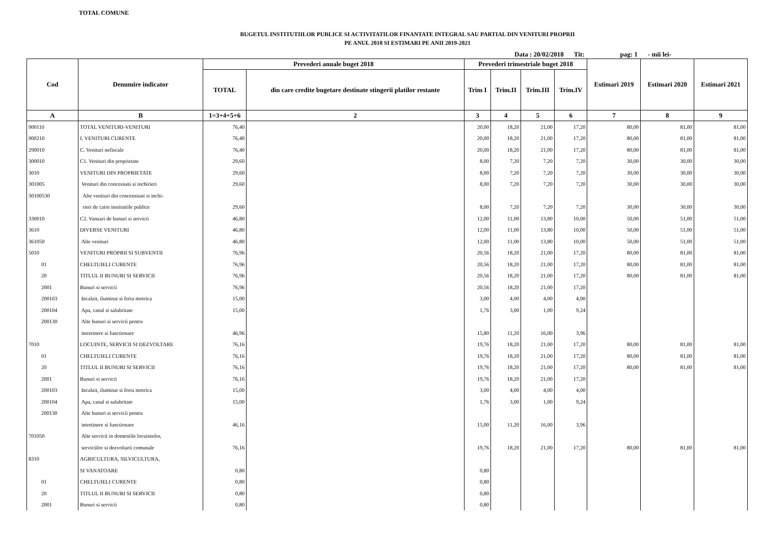TOTAL COMUNE
BUGETUL INSTITUTIILOR PUBLICE SI ACTIVITATILOR FINANTATE INTEGRAL SAU PARTIAL DIN VENITURI PROPRII
PE ANUL 2018 SI ESTIMARI PE ANII 2019-2021
Data : 20/02/2018 Tit: pag: 1 - mii lei-
| Cod | Denumire indicator | Prevederi anuale buget 2018 | | Prevederi trimestriale buget 2018 | | | | Estimari 2019 | Estimari 2020 | Estimari 2021 |
| --- | --- | --- | --- | --- | --- | --- | --- | --- | --- | --- |
| | | TOTAL | din care credite bugetare destinate stingerii platilor restante | Trim I | Trim.II | Trim.III | Trim.IV | | | |
| A | B | 1=3+4+5+6 | 2 | 3 | 4 | 5 | 6 | 7 | 8 | 9 |
| 000110 | TOTAL VENITURI-VENITURI | 76,40 | | 20,00 | 18,20 | 21,00 | 17,20 | 80,00 | 81,00 | 81,00 |
| 000210 | I. VENITURI CURENTE | 76,40 | | 20,00 | 18,20 | 21,00 | 17,20 | 80,00 | 81,00 | 81,00 |
| 290010 | C. Venituri nefiscale | 76,40 | | 20,00 | 18,20 | 21,00 | 17,20 | 80,00 | 81,00 | 81,00 |
| 300010 | C1. Venituri din proprietate | 29,60 | | 8,00 | 7,20 | 7,20 | 7,20 | 30,00 | 30,00 | 30,00 |
| 3010 | VENITURI DIN PROPRIETATE | 29,60 | | 8,00 | 7,20 | 7,20 | 7,20 | 30,00 | 30,00 | 30,00 |
| 301005 | Venituri din concesiuni si inchirieri | 29,60 | | 8,00 | 7,20 | 7,20 | 7,20 | 30,00 | 30,00 | 30,00 |
| 30100530 | Alte venituri din concensiuni si inchi- | | | | | | | | | |
| | rieri de catre institutiile publice | 29,60 | | 8,00 | 7,20 | 7,20 | 7,20 | 30,00 | 30,00 | 30,00 |
| 330010 | C2. Vanzari de bunuri si servicii | 46,80 | | 12,00 | 11,00 | 13,80 | 10,00 | 50,00 | 51,00 | 51,00 |
| 3610 | DIVERSE VENITURI | 46,80 | | 12,00 | 11,00 | 13,80 | 10,00 | 50,00 | 51,00 | 51,00 |
| 361050 | Alte venituri | 46,80 | | 12,00 | 11,00 | 13,80 | 10,00 | 50,00 | 51,00 | 51,00 |
| 5010 | VENITURI PROPRII SI SUBVENTII | 76,96 | | 20,56 | 18,20 | 21,00 | 17,20 | 80,00 | 81,00 | 81,00 |
| 01 | CHELTUIELI CURENTE | 76,96 | | 20,56 | 18,20 | 21,00 | 17,20 | 80,00 | 81,00 | 81,00 |
| 20 | TITLUL II BUNURI SI SERVICII | 76,96 | | 20,56 | 18,20 | 21,00 | 17,20 | 80,00 | 81,00 | 81,00 |
| 2001 | Bunuri si servicii | 76,96 | | 20,56 | 18,20 | 21,00 | 17,20 | | | |
| 200103 | Incalzit, iluminat si forta motrica | 15,00 | | 3,00 | 4,00 | 4,00 | 4,00 | | | |
| 200104 | Apa, canal si salubritate | 15,00 | | 1,76 | 3,00 | 1,00 | 9,24 | | | |
| 200130 | Alte bunuri si servicii pentru | | | | | | | | | |
| | intretinere si functionare | 46,96 | | 15,80 | 11,20 | 16,00 | 3,96 | | | |
| 7010 | LOCUINTE, SERVICII SI DEZVOLTARE | 76,16 | | 19,76 | 18,20 | 21,00 | 17,20 | 80,00 | 81,00 | 81,00 |
| 01 | CHELTUIELI CURENTE | 76,16 | | 19,76 | 18,20 | 21,00 | 17,20 | 80,00 | 81,00 | 81,00 |
| 20 | TITLUL II BUNURI SI SERVICII | 76,16 | | 19,76 | 18,20 | 21,00 | 17,20 | 80,00 | 81,00 | 81,00 |
| 2001 | Bunuri si servicii | 76,16 | | 19,76 | 18,20 | 21,00 | 17,20 | | | |
| 200103 | Incalzit, iluminat si forta motrica | 15,00 | | 3,00 | 4,00 | 4,00 | 4,00 | | | |
| 200104 | Apa, canal si salubritate | 15,00 | | 1,76 | 3,00 | 1,00 | 9,24 | | | |
| 200130 | Alte bunuri si servicii pentru | | | | | | | | | |
| | intretinere si functionare | 46,16 | | 15,00 | 11,20 | 16,00 | 3,96 | | | |
| 701050 | Alte servicii in domeniile locuintelor, | | | | | | | | | |
| | serviciilor si dezvoltarii comunale | 76,16 | | 19,76 | 18,20 | 21,00 | 17,20 | 80,00 | 81,00 | 81,00 |
| 8310 | AGRICULTURA, SILVICULTURA, | | | | | | | | | |
| | SI VANATOARE | 0,80 | | 0,80 | | | | | | |
| 01 | CHELTUIELI CURENTE | 0,80 | | 0,80 | | | | | | |
| 20 | TITLUL II BUNURI SI SERVICII | 0,80 | | 0,80 | | | | | | |
| 2001 | Bunuri si servicii | 0,80 | | 0,80 | | | | | | |